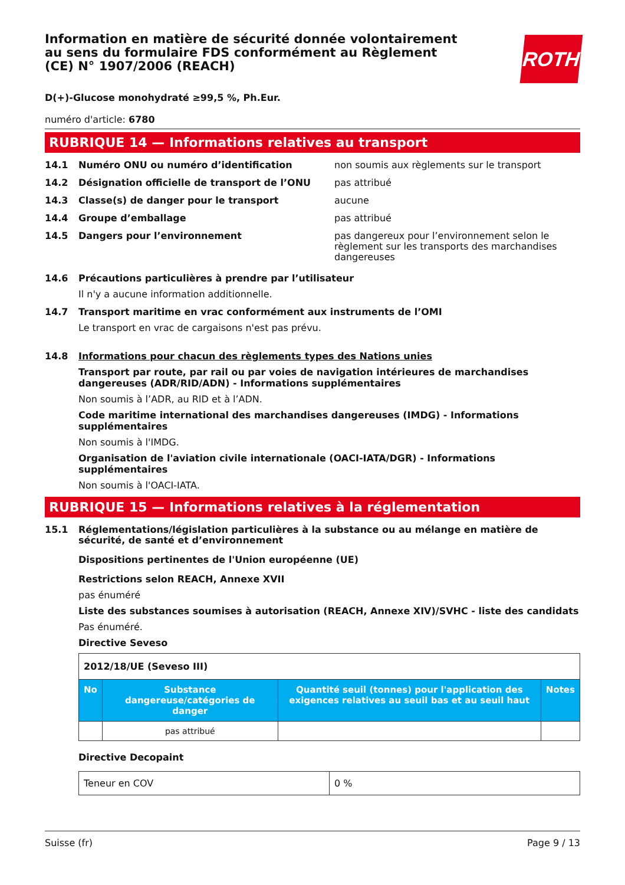ROTH
Information en matière de sécurité donnée volontairement au sens du formulaire FDS conformément au Règlement (CE) N° 1907/2006 (REACH)
D(+)-Glucose monohydraté ≥99,5 %, Ph.Eur.
numéro d'article: 6780
RUBRIQUE 14 — Informations relatives au transport
14.1 Numéro ONU ou numéro d’identification non soumis aux règlements sur le transport
14.2 Désignation officielle de transport de l’ONU pas attribué
14.3 Classe(s) de danger pour le transport aucune
14.4 Groupe d’emballage pas attribué
14.5 Dangers pour l’environnement pas dangereux pour l’environnement selon le règlement sur les transports des marchandises dangereuses
14.6 Précautions particulières à prendre par l’utilisateur
Il n'y a aucune information additionnelle.
14.7 Transport maritime en vrac conformément aux instruments de l’OMI
Le transport en vrac de cargaisons n'est pas prévu.
14.8 Informations pour chacun des règlements types des Nations unies
Transport par route, par rail ou par voies de navigation intérieures de marchandises dangereuses (ADR/RID/ADN) - Informations supplémentaires
Non soumis à l’ADR, au RID et à l’ADN.
Code maritime international des marchandises dangereuses (IMDG) - Informations supplémentaires
Non soumis à l'IMDG.
Organisation de l'aviation civile internationale (OACI-IATA/DGR) - Informations supplémentaires
Non soumis à l'OACI-IATA.
RUBRIQUE 15 — Informations relatives à la réglementation
15.1 Réglementations/législation particulières à la substance ou au mélange en matière de sécurité, de santé et d’environnement
Dispositions pertinentes de l'Union européenne (UE)
Restrictions selon REACH, Annexe XVII
pas énuméré
Liste des substances soumises à autorisation (REACH, Annexe XIV)/SVHC - liste des candidats
Pas énuméré.
Directive Seveso
| 2012/18/UE (Seveso III) | | | |
| No | Substance dangereuse/catégories de danger | Quantité seuil (tonnes) pour l'application des exigences relatives au seuil bas et au seuil haut | Notes |
| | pas attribué | | |
Directive Decopaint
| Teneur en COV | 0 % |
Suisse (fr) Page 9 / 13